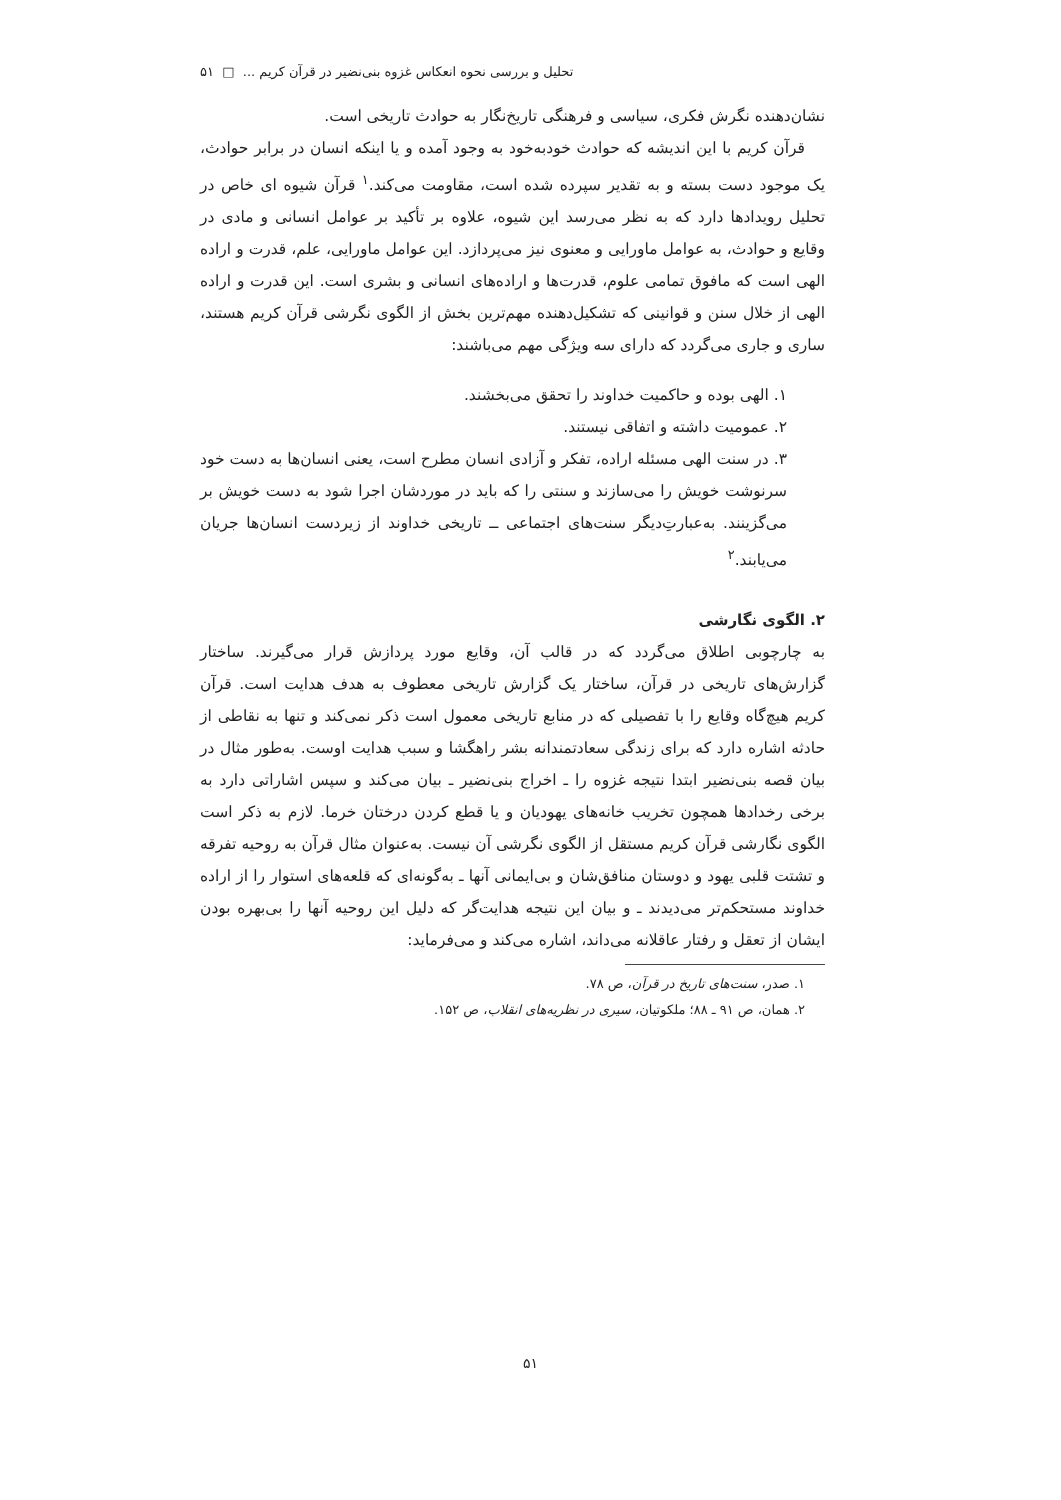تحلیل و بررسی نحوه انعکاس غزوه بنی‌نضیر در قرآن کریم ... □ ۵۱
نشان‌دهنده نگرش فکری، سیاسی و فرهنگی تاریخ‌نگار به حوادث تاریخی است.
قرآن کریم با این اندیشه که حوادث خودبه‌خود به وجود آمده و یا اینکه انسان در برابر حوادث، یک موجود دست بسته و به تقدیر سپرده شده است، مقاومت می‌کند.<sup>۱</sup> قرآن شیوه ای خاص در تحلیل رویدادها دارد که به نظر می‌رسد این شیوه، علاوه بر تأکید بر عوامل انسانی و مادی در وقایع و حوادث، به عوامل ماورایی و معنوی نیز می‌پردازد. این عوامل ماورایی، علم، قدرت و اراده الهی است که مافوق تمامی علوم، قدرت‌ها و اراده‌های انسانی و بشری است. این قدرت و اراده الهی از خلال سنن و قوانینی که تشکیل‌دهنده مهم‌ترین بخش از الگوی نگرشی قرآن کریم هستند، ساری و جاری می‌گردد که دارای سه ویژگی مهم می‌باشند:
۱. الهی بوده و حاکمیت خداوند را تحقق می‌بخشند.
۲. عمومیت داشته و اتفاقی نیستند.
۳. در سنت الهی مسئله اراده، تفکر و آزادی انسان مطرح است، یعنی انسان‌ها به دست خود سرنوشت خویش را می‌سازند و سنتی را که باید در موردشان اجرا شود به دست خویش بر می‌گزینند. به‌عبارتِ‌دیگر سنت‌های اجتماعی ــ تاریخی خداوند از زیردست انسان‌ها جریان می‌یابند.<sup>۲</sup>
۲. الگوی نگارشی
به چارچوبی اطلاق می‌گردد که در قالب آن، وقایع مورد پردازش قرار می‌گیرند. ساختار گزارش‌های تاریخی در قرآن، ساختار یک گزارش تاریخی معطوف به هدف هدایت است. قرآن کریم هیچ‌گاه وقایع را با تفصیلی که در منابع تاریخی معمول است ذکر نمی‌کند و تنها به نقاطی از حادثه اشاره دارد که برای زندگی سعادتمندانه بشر راهگشا و سبب هدایت اوست. به‌طور مثال در بیان قصه بنی‌نضیر ابتدا نتیجه غزوه را ـ اخراج بنی‌نضیر ـ بیان می‌کند و سپس اشاراتی دارد به برخی رخدادها همچون تخریب خانه‌های یهودیان و یا قطع کردن درختان خرما. لازم به ذکر است الگوی نگارشی قرآن کریم مستقل از الگوی نگرشی آن نیست. به‌عنوان مثال قرآن به روحیه تفرقه و تشتت قلبی یهود و دوستان منافق‌شان و بی‌ایمانی آنها ـ به‌گونه‌ای که قلعه‌های استوار را از اراده خداوند مستحکم‌تر می‌دیدند ـ و بیان این نتیجه هدایت‌گر که دلیل این روحیه آنها را بی‌بهره بودن ایشان از تعقل و رفتار عاقلانه می‌داند، اشاره می‌کند و می‌فرماید:
۱. صدر، سنت‌های تاریخ در قرآن، ص ۷۸.
۲. همان، ص ۹۱ ـ ۸۸؛ ملکوتیان، سیری در نظریه‌های انقلاب، ص ۱۵۲.
۵۱